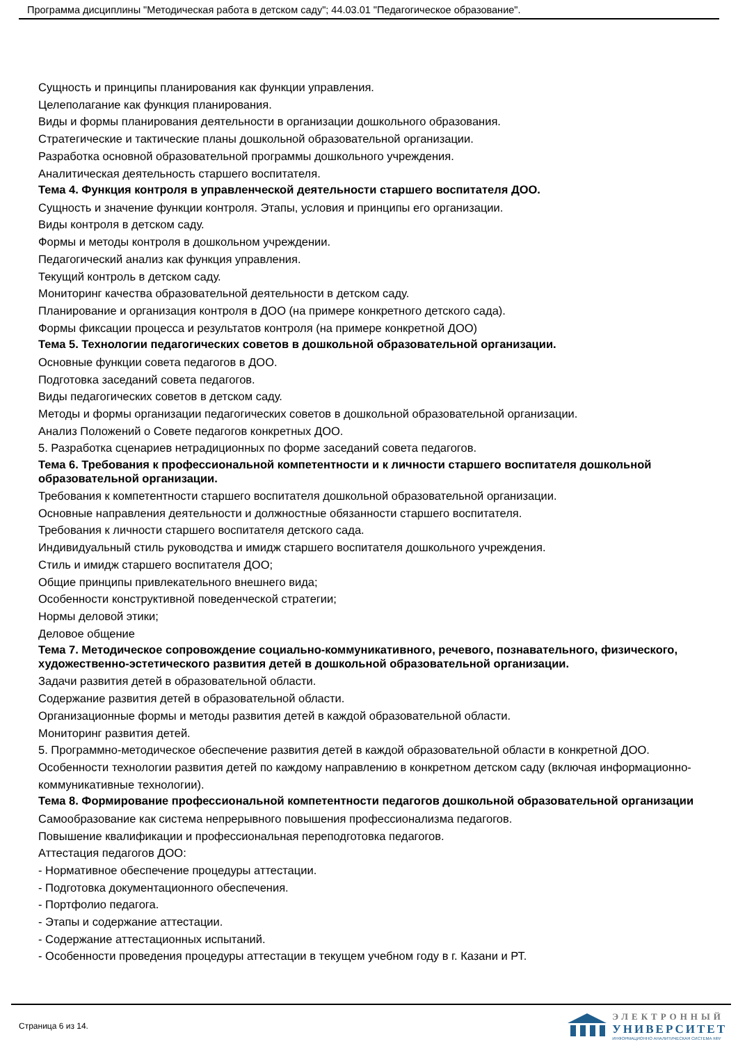Программа дисциплины "Методическая работа в детском саду"; 44.03.01 "Педагогическое образование".
Сущность и принципы планирования как функции управления.
Целеполагание как функция планирования.
Виды и формы планирования деятельности в организации дошкольного образования.
Стратегические и тактические планы дошкольной образовательной организации.
Разработка основной образовательной программы дошкольного учреждения.
Аналитическая деятельность старшего воспитателя.
Тема 4. Функция контроля в управленческой деятельности старшего воспитателя ДОО.
Сущность и значение функции контроля. Этапы, условия и принципы его организации.
Виды контроля в детском саду.
Формы и методы контроля в дошкольном учреждении.
Педагогический анализ как функция управления.
Текущий контроль в детском саду.
Мониторинг качества образовательной деятельности в детском саду.
Планирование и организация контроля в ДОО (на примере конкретного детского сада).
Формы фиксации процесса и результатов контроля (на примере конкретной ДОО)
Тема 5. Технологии педагогических советов в дошкольной образовательной организации.
Основные функции совета педагогов в ДОО.
Подготовка заседаний совета педагогов.
Виды педагогических советов в детском саду.
Методы и формы организации педагогических советов в дошкольной образовательной организации.
Анализ Положений о Совете педагогов конкретных ДОО.
5. Разработка сценариев нетрадиционных по форме заседаний совета педагогов.
Тема 6. Требования к профессиональной компетентности и к личности старшего воспитателя дошкольной образовательной организации.
Требования к компетентности старшего воспитателя дошкольной образовательной организации.
Основные направления деятельности и должностные обязанности старшего воспитателя.
Требования к личности старшего воспитателя детского сада.
Индивидуальный стиль руководства и имидж старшего воспитателя дошкольного учреждения.
Стиль и имидж старшего воспитателя ДОО;
Общие принципы привлекательного внешнего вида;
Особенности конструктивной поведенческой стратегии;
Нормы деловой этики;
Деловое общение
Тема 7. Методическое сопровождение социально-коммуникативного, речевого, познавательного, физического, художественно-эстетического развития детей в дошкольной образовательной организации.
Задачи развития детей в образовательной области.
Содержание развития детей в образовательной области.
Организационные формы и методы развития детей в каждой образовательной области.
Мониторинг развития детей.
5. Программно-методическое обеспечение развития детей в каждой образовательной области в конкретной ДОО.
Особенности технологии развития детей по каждому направлению в конкретном детском саду (включая информационно-коммуникативные технологии).
Тема 8. Формирование профессиональной компетентности педагогов дошкольной образовательной организации
Самообразование как система непрерывного повышения профессионализма педагогов.
Повышение квалификации и профессиональная переподготовка педагогов.
Аттестация педагогов ДОО:
- Нормативное обеспечение процедуры аттестации.
- Подготовка документационного обеспечения.
- Портфолио педагога.
- Этапы и содержание аттестации.
- Содержание аттестационных испытаний.
- Особенности проведения процедуры аттестации в текущем учебном году в г. Казани и РТ.
Страница 6 из 14.
ЭЛЕКТРОННЫЙ
УНИВЕРСИТЕТ
ИНФОРМАЦИОННО АНАЛИТИЧЕСКАЯ СИСТЕМА КФУ